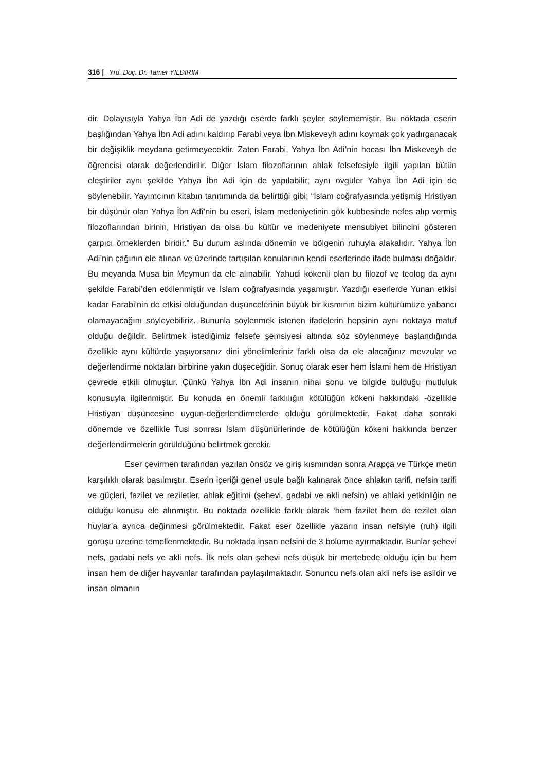316 | Yrd. Doç. Dr. Tamer YILDIRIM
dir. Dolayısıyla Yahya İbn Adi de yazdığı eserde farklı şeyler söylememiştir. Bu noktada eserin başlığından Yahya İbn Adi adını kaldırıp Farabi veya İbn Miskeveyh adını koymak çok yadırganacak bir değişiklik meydana getirmeyecektir. Zaten Farabi, Yahya İbn Adi’nin hocası İbn Miskeveyh de öğrencisi olarak değerlendirilir. Diğer İslam filozoflarının ahlak felsefesiyle ilgili yapılan bütün eleştiriler aynı şekilde Yahya İbn Adi için de yapılabilir; aynı övgüler Yahya İbn Adi için de söylenebilir. Yayımcının kitabın tanıtımında da belirttiği gibi; “İslam coğrafyasında yetişmiş Hristiyan bir düşünür olan Yahya İbn Adî’nin bu eseri, İslam medeniyetinin gök kubbesinde nefes alıp vermiş filozoflarından birinin, Hristiyan da olsa bu kültür ve medeniyete mensubiyet bilincini gösteren çarpıcı örneklerden biridir.” Bu durum aslında dönemin ve bölgenin ruhuyla alakalıdır. Yahya İbn Adi’nin çağının ele alınan ve üzerinde tartışılan konularının kendi eserlerinde ifade bulması doğaldır. Bu meyanda Musa bin Meymun da ele alınabilir. Yahudi kökenli olan bu filozof ve teolog da aynı şekilde Farabi’den etkilenmiştir ve İslam coğrafyasında yaşamıştır. Yazdığı eserlerde Yunan etkisi kadar Farabi’nin de etkisi olduğundan düşüncelerinin büyük bir kısmının bizim kültürümüze yabancı olamayacağını söyleyebiliriz. Bununla söylenmek istenen ifadelerin hepsinin aynı noktaya matuf olduğu değildir. Belirtmek istediğimiz felsefe şemsiyesi altında söz söylenmeye başlandığında özellikle aynı kültürde yaşıyorsanız dini yönelimleriniz farklı olsa da ele alacağınız mevzular ve değerlendirme noktaları birbirine yakın düşeceğidir. Sonuç olarak eser hem İslami hem de Hristiyan çevrede etkili olmuştur. Çünkü Yahya İbn Adi insanın nihai sonu ve bilgide bulduğu mutluluk konusuyla ilgilenmiştir. Bu konuda en önemli farklılığın kötülüğün kökeni hakkındaki -özellikle Hristiyan düşüncesine uygun-değerlendirmelerde olduğu görülmektedir. Fakat daha sonraki dönemde ve özellikle Tusi sonrası İslam düşünürlerinde de kötülüğün kökeni hakkında benzer değerlendirmelerin görüldüğünü belirtmek gerekir.
Eser çevirmen tarafından yazılan önsöz ve giriş kısmından sonra Arapça ve Türkçe metin karşılıklı olarak basılmıştır. Eserin içeriği genel usule bağlı kalınarak önce ahlakın tarifi, nefsin tarifi ve güçleri, fazilet ve reziletler, ahlak eğitimi (şehevi, gadabi ve akli nefsin) ve ahlaki yetkinliğin ne olduğu konusu ele alınmıştır. Bu noktada özellikle farklı olarak ‘hem fazilet hem de rezilet olan huylar’a ayrıca değinmesi görülmektedir. Fakat eser özellikle yazarın insan nefsiyle (ruh) ilgili görüşü üzerine temellenmektedir. Bu noktada insan nefsini de 3 bölüme ayırmaktadır. Bunlar şehevi nefs, gadabi nefs ve akli nefs. İlk nefs olan şehevi nefs düşük bir mertebede olduğu için bu hem insan hem de diğer hayvanlar tarafından paylaşılmaktadır. Sonuncu nefs olan akli nefs ise asildir ve insan olmanın